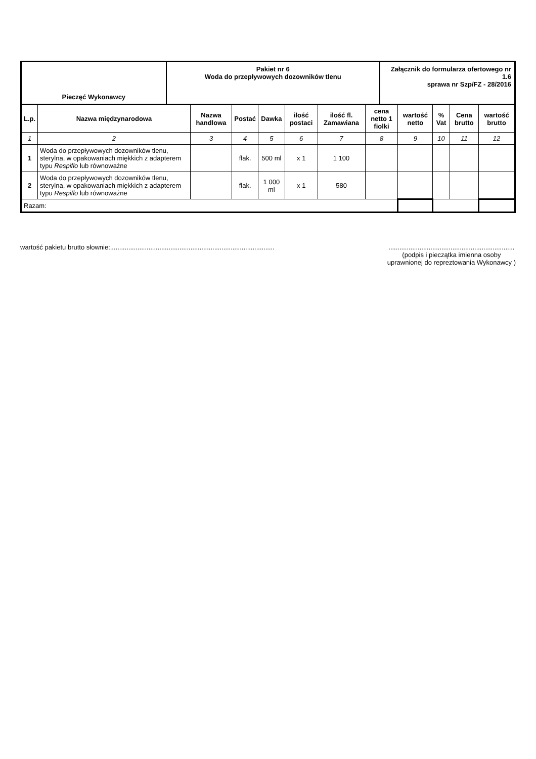Pieczęć Wykonawcy
Pakiet nr 6
Woda do przepływowych dozowników tlenu
Załącznik do formularza ofertowego nr 1.6
sprawa nr Szp/FZ - 28/2016
| L.p. | Nazwa międzynarodowa | Nazwa handlowa | Postać | Dawka | ilość postaci | ilość fl. Zamawiana | cena netto 1 fiolki | wartość netto | % Vat | Cena brutto | wartość brutto |
| --- | --- | --- | --- | --- | --- | --- | --- | --- | --- | --- | --- |
| 1 | 2 | 3 | 4 | 5 | 6 | 7 | 8 | 9 | 10 | 11 | 12 |
| 1 | Woda do przepływowych dozowników tlenu, sterylna, w opakowaniach miękkich z adapterem typu Respiflo lub równoważne | | flak. | 500 ml | x 1 | 1 100 | | | | | |
| 2 | Woda do przepływowych dozowników tlenu, sterylna, w opakowaniach miękkich z adapterem typu Respiflo lub równoważne | | flak. | 1 000 ml | x 1 | 580 | | | | | |
| Razam: | | | | | | | | | | | |
wartość pakietu brutto słownie:..........................................................................................
.....................................................................
(podpis i pieczątka imienna osoby
uprawnionej do repreztowania Wykonawcy )